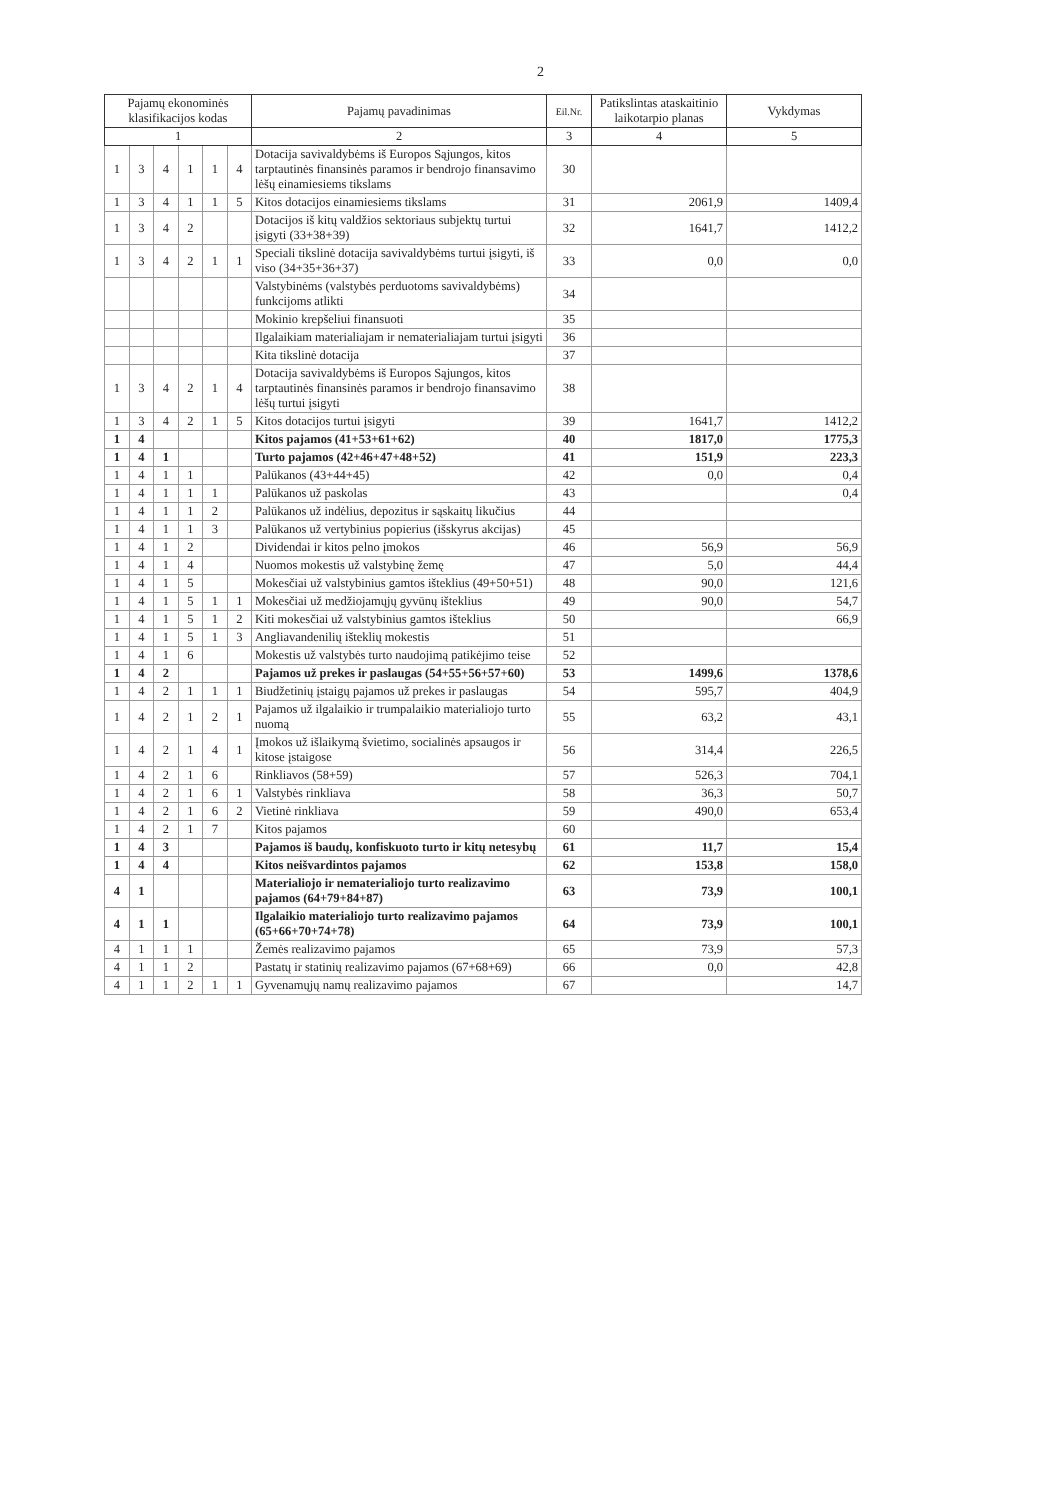2
| Pajamų ekonominės klasifikacijos kodas | | | | | | Pajamų pavadinimas | Eil.Nr. | Patikslintas ataskaitinio laikotarpio planas | Vykdymas |
| --- | --- | --- | --- | --- | --- | --- | --- | --- | --- |
| 1 | | | | | | 2 | 3 | 4 | 5 |
| 1 | 3 | 4 | 1 | 1 | 4 | Dotacija savivaldybėms iš Europos Sąjungos, kitos tarptautinės finansinės paramos ir bendrojo finansavimo lėšų einamiesiems tikslams | 30 | | |
| 1 | 3 | 4 | 1 | 1 | 5 | Kitos dotacijos einamiesiems tikslams | 31 | 2061,9 | 1409,4 |
| 1 | 3 | 4 | 2 | | | Dotacijos iš kitų valdžios sektoriaus subjektų turtui įsigyti (33+38+39) | 32 | 1641,7 | 1412,2 |
| 1 | 3 | 4 | 2 | 1 | 1 | Speciali tikslinė dotacija savivaldybėms turtui įsigyti, iš viso (34+35+36+37) | 33 | 0,0 | 0,0 |
| | | | | | | Valstybinėms (valstybės perduotoms savivaldybėms) funkcijoms atlikti | 34 | | |
| | | | | | | Mokinio krepšeliui finansuoti | 35 | | |
| | | | | | | Ilgalaikiam materialiajam ir nematerialiajam turtui įsigyti | 36 | | |
| | | | | | | Kita tikslinė dotacija | 37 | | |
| 1 | 3 | 4 | 2 | 1 | 4 | Dotacija savivaldybėms iš Europos Sąjungos, kitos tarptautinės finansinės paramos ir bendrojo finansavimo lėšų turtui įsigyti | 38 | | |
| 1 | 3 | 4 | 2 | 1 | 5 | Kitos dotacijos turtui įsigyti | 39 | 1641,7 | 1412,2 |
| 1 | 4 | | | | | Kitos pajamos (41+53+61+62) | 40 | 1817,0 | 1775,3 |
| 1 | 4 | 1 | | | | Turto pajamos (42+46+47+48+52) | 41 | 151,9 | 223,3 |
| 1 | 4 | 1 | 1 | | | Palūkanos (43+44+45) | 42 | 0,0 | 0,4 |
| 1 | 4 | 1 | 1 | 1 | | Palūkanos už paskolas | 43 | | 0,4 |
| 1 | 4 | 1 | 1 | 2 | | Palūkanos už indėlius, depozitus ir sąskaitų likučius | 44 | | |
| 1 | 4 | 1 | 1 | 3 | | Palūkanos už vertybinius popierius (išskyrus akcijas) | 45 | | |
| 1 | 4 | 1 | 2 | | | Dividendai ir kitos pelno įmokos | 46 | 56,9 | 56,9 |
| 1 | 4 | 1 | 4 | | | Nuomos mokestis už valstybinę žemę | 47 | 5,0 | 44,4 |
| 1 | 4 | 1 | 5 | | | Mokesčiai už valstybinius gamtos išteklius (49+50+51) | 48 | 90,0 | 121,6 |
| 1 | 4 | 1 | 5 | 1 | 1 | Mokesčiai už medžiojamųjų gyvūnų išteklius | 49 | 90,0 | 54,7 |
| 1 | 4 | 1 | 5 | 1 | 2 | Kiti mokesčiai už valstybinius gamtos išteklius | 50 | | 66,9 |
| 1 | 4 | 1 | 5 | 1 | 3 | Angliavandenilių išteklių mokestis | 51 | | |
| 1 | 4 | 1 | 6 | | | Mokestis už valstybės turto naudojimą patikėjimo teise | 52 | | |
| 1 | 4 | 2 | | | | Pajamos už prekes ir paslaugas (54+55+56+57+60) | 53 | 1499,6 | 1378,6 |
| 1 | 4 | 2 | 1 | 1 | 1 | Biudžetinių įstaigų pajamos už prekes ir paslaugas | 54 | 595,7 | 404,9 |
| 1 | 4 | 2 | 1 | 2 | 1 | Pajamos už ilgalaikio ir trumpalaikio materialiojo turto nuomą | 55 | 63,2 | 43,1 |
| 1 | 4 | 2 | 1 | 4 | 1 | Įmokos už išlaikymą švietimo, socialinės apsaugos ir kitose įstaigose | 56 | 314,4 | 226,5 |
| 1 | 4 | 2 | 1 | 6 | | Rinkliavos (58+59) | 57 | 526,3 | 704,1 |
| 1 | 4 | 2 | 1 | 6 | 1 | Valstybės rinkliava | 58 | 36,3 | 50,7 |
| 1 | 4 | 2 | 1 | 6 | 2 | Vietinė rinkliava | 59 | 490,0 | 653,4 |
| 1 | 4 | 2 | 1 | 7 | | Kitos pajamos | 60 | | |
| 1 | 4 | 3 | | | | Pajamos iš baudų, konfiskuoto turto ir kitų netesybų | 61 | 11,7 | 15,4 |
| 1 | 4 | 4 | | | | Kitos neišvardintos pajamos | 62 | 153,8 | 158,0 |
| 4 | 1 | | | | | Materialiojo ir nematerialiojo turto realizavimo pajamos (64+79+84+87) | 63 | 73,9 | 100,1 |
| 4 | 1 | 1 | | | | Ilgalaikio materialiojo turto realizavimo pajamos (65+66+70+74+78) | 64 | 73,9 | 100,1 |
| 4 | 1 | 1 | 1 | | | Žemės realizavimo pajamos | 65 | 73,9 | 57,3 |
| 4 | 1 | 1 | 2 | | | Pastatų ir statinių realizavimo pajamos (67+68+69) | 66 | 0,0 | 42,8 |
| 4 | 1 | 1 | 2 | 1 | 1 | Gyvenamųjų namų realizavimo pajamos | 67 | | 14,7 |